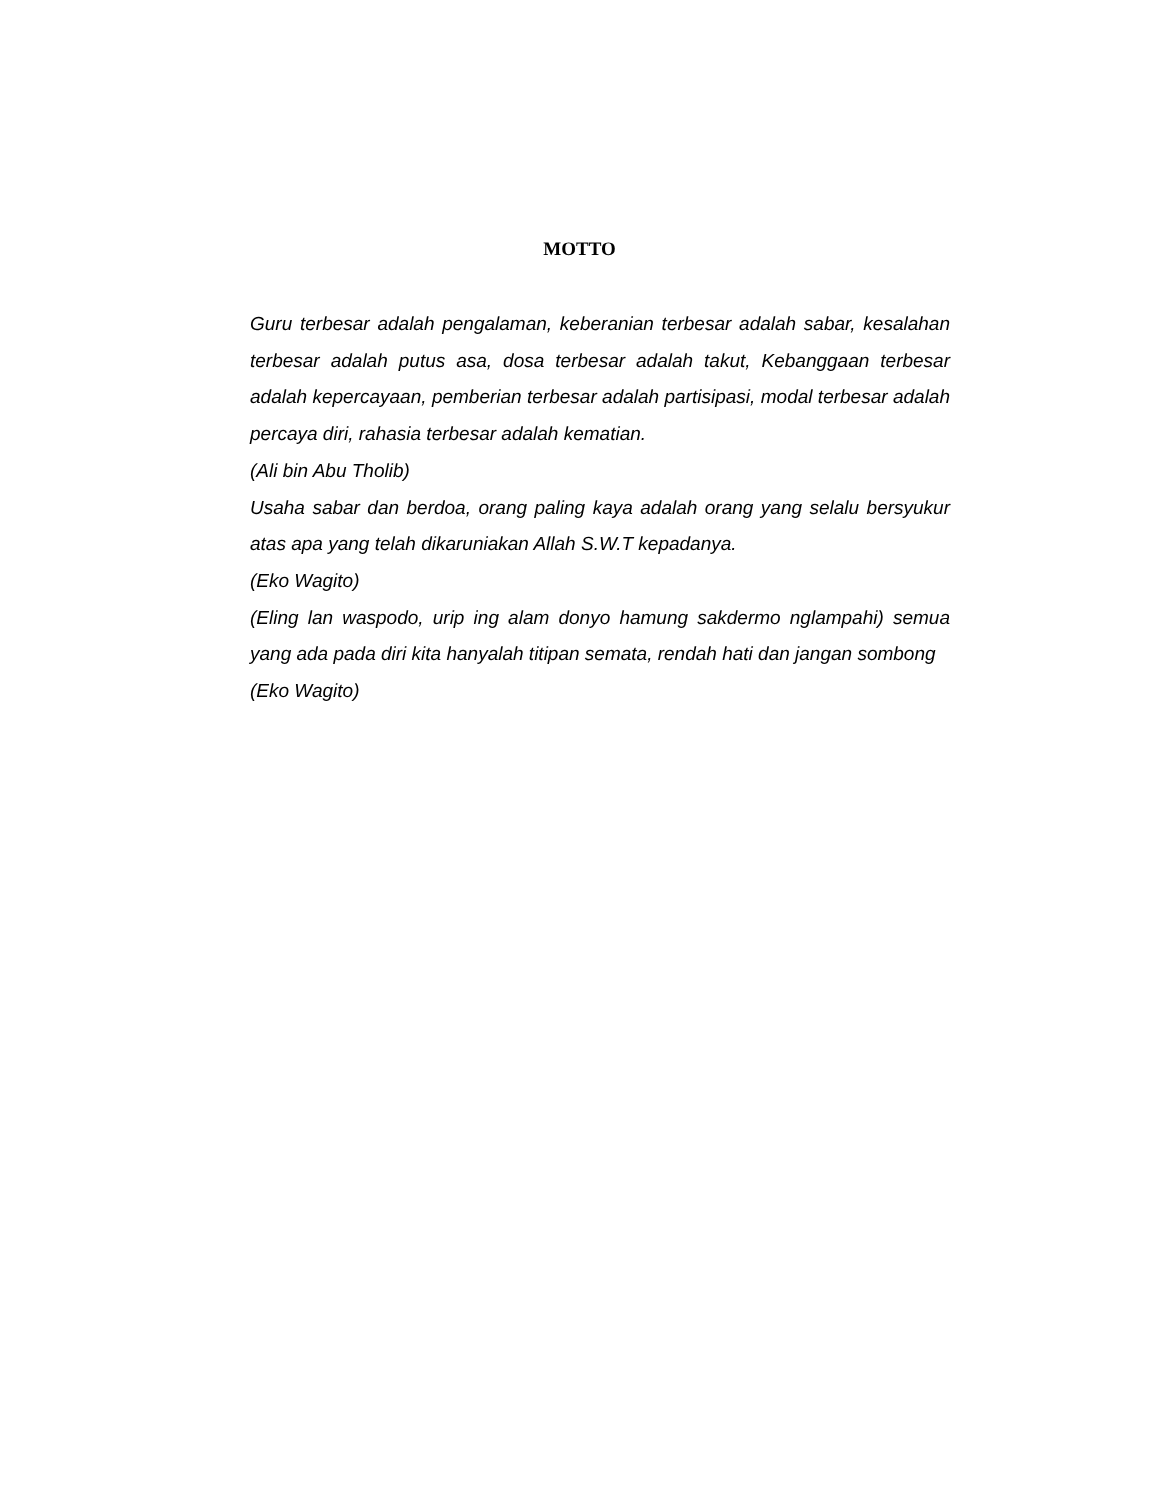MOTTO
Guru terbesar adalah pengalaman, keberanian terbesar adalah sabar, kesalahan terbesar adalah putus asa, dosa terbesar adalah takut, Kebanggaan terbesar adalah kepercayaan, pemberian terbesar adalah partisipasi, modal terbesar adalah percaya diri, rahasia terbesar adalah kematian.
(Ali bin Abu Tholib)
Usaha sabar dan berdoa, orang paling kaya adalah orang yang selalu bersyukur atas apa yang telah dikaruniakan Allah S.W.T kepadanya.
(Eko Wagito)
(Eling lan waspodo, urip ing alam donyo hamung sakdermo nglampahi) semua yang ada pada diri kita hanyalah titipan semata, rendah hati dan jangan sombong
(Eko Wagito)